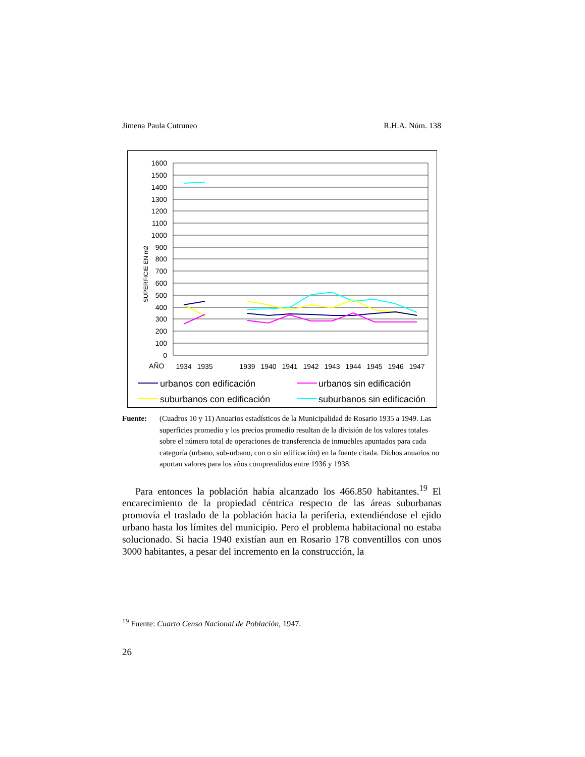Jimena Paula Cutruneo R.H.A. Núm. 138
1600
1500
1400
1300
1200
1100
1000
900
800
700
600
500
400
300
200
100
0
SUPERFICIE EN m2
AÑO
1934
1935
1939
1940
1941
1942
1943
1944
1945
1946
1947
urbanos con edificación
urbanos sin edificación
suburbanos con edificación
suburbanos sin edificación
Fuente: (Cuadros 10 y 11) Anuarios estadísticos de la Municipalidad de Rosario 1935 a 1949. Las superficies promedio y los precios promedio resultan de la división de los valores totales sobre el número total de operaciones de transferencia de inmuebles apuntados para cada categoría (urbano, sub-urbano, con o sin edificación) en la fuente citada. Dichos anuarios no aportan valores para los años comprendidos entre 1936 y 1938.
Para entonces la población había alcanzado los 466.850 habitantes.<sup>19</sup> El encarecimiento de la propiedad céntrica respecto de las áreas suburbanas promovía el traslado de la población hacia la periferia, extendiéndose el ejido urbano hasta los límites del municipio. Pero el problema habitacional no estaba solucionado. Si hacia 1940 existían aun en Rosario 178 conventillos con unos 3000 habitantes, a pesar del incremento en la construcción, la
<sup>19</sup> Fuente: Cuarto Censo Nacional de Población, 1947.
26